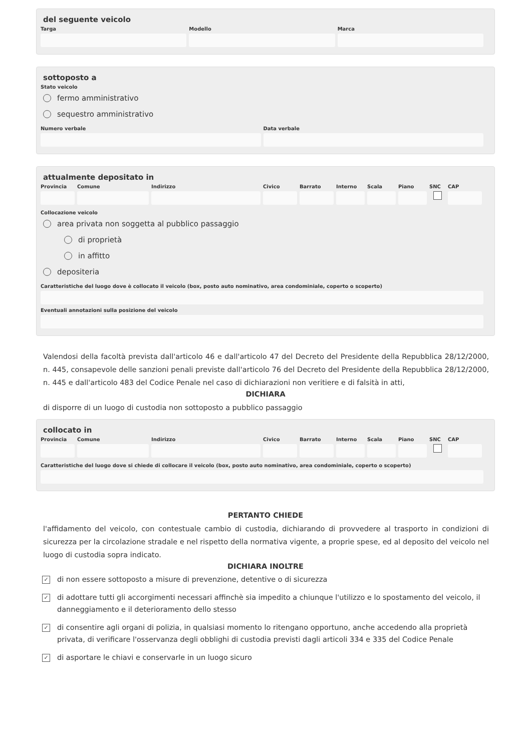del seguente veicolo
Targa Modello Marca
sottoposto a
Stato veicolo
fermo amministrativo
sequestro amministrativo
Numero verbale Data verbale
attualmente depositato in
Provincia
Comune Indirizzo Civico Barrato Interno
Scala Piano SNC CAP
Collocazione veicolo
area privata non soggetta al pubblico passaggio
di proprietà
in affitto
depositeria
Caratteristiche del luogo dove è collocato il veicolo (box, posto auto nominativo, area condominiale, coperto o scoperto)
Eventuali annotazioni sulla posizione del veicolo
Valendosi della facoltà prevista dall'articolo 46 e dall'articolo 47 del Decreto del Presidente della Repubblica 28/12/2000, n. 445, consapevole delle sanzioni penali previste dall'articolo 76 del Decreto del Presidente della Repubblica 28/12/2000, n. 445 e dall'articolo 483 del Codice Penale nel caso di dichiarazioni non veritiere e di falsità in atti,
DICHIARA
di disporre di un luogo di custodia non sottoposto a pubblico passaggio
collocato in
Provincia
Comune Indirizzo Civico Barrato Interno
Scala Piano SNC CAP
Caratteristiche del luogo dove si chiede di collocare il veicolo (box, posto auto nominativo, area condominiale, coperto o scoperto)
PERTANTO CHIEDE
l'affidamento del veicolo, con contestuale cambio di custodia, dichiarando di provvedere al trasporto in condizioni di sicurezza per la circolazione stradale e nel rispetto della normativa vigente, a proprie spese, ed al deposito del veicolo nel luogo di custodia sopra indicato.
DICHIARA INOLTRE
✓
di non essere sottoposto a misure di prevenzione, detentive o di sicurezza
✓
di adottare tutti gli accorgimenti necessari affinchè sia impedito a chiunque l'utilizzo e lo spostamento del veicolo, il danneggiamento e il deterioramento dello stesso
✓
di consentire agli organi di polizia, in qualsiasi momento lo ritengano opportuno, anche accedendo alla proprietà privata, di verificare l'osservanza degli obblighi di custodia previsti dagli articoli 334 e 335 del Codice Penale
✓
di asportare le chiavi e conservarle in un luogo sicuro